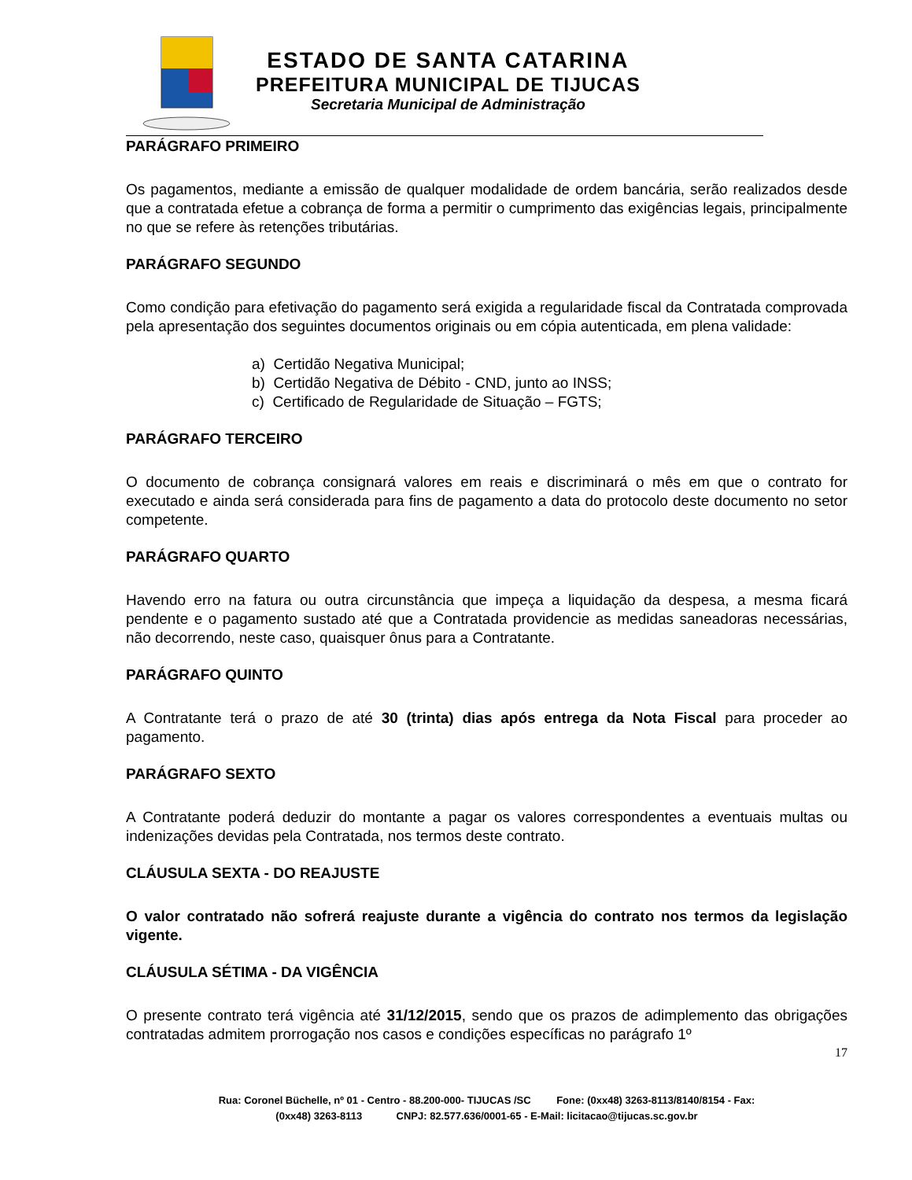ESTADO DE SANTA CATARINA
PREFEITURA MUNICIPAL DE TIJUCAS
Secretaria Municipal de Administração
PARÁGRAFO PRIMEIRO
Os pagamentos, mediante a emissão de qualquer modalidade de ordem bancária, serão realizados desde que a contratada efetue a cobrança de forma a permitir o cumprimento das exigências legais, principalmente no que se refere às retenções tributárias.
PARÁGRAFO SEGUNDO
Como condição para efetivação do pagamento será exigida a regularidade fiscal da Contratada comprovada pela apresentação dos seguintes documentos originais ou em cópia autenticada, em plena validade:
a) Certidão Negativa Municipal;
b) Certidão Negativa de Débito - CND, junto ao INSS;
c) Certificado de Regularidade de Situação – FGTS;
PARÁGRAFO TERCEIRO
O documento de cobrança consignará valores em reais e discriminará o mês em que o contrato for executado e ainda será considerada para fins de pagamento a data do protocolo deste documento no setor competente.
PARÁGRAFO QUARTO
Havendo erro na fatura ou outra circunstância que impeça a liquidação da despesa, a mesma ficará pendente e o pagamento sustado até que a Contratada providencie as medidas saneadoras necessárias, não decorrendo, neste caso, quaisquer ônus para a Contratante.
PARÁGRAFO QUINTO
A Contratante terá o prazo de até 30 (trinta) dias após entrega da Nota Fiscal para proceder ao pagamento.
PARÁGRAFO SEXTO
A Contratante poderá deduzir do montante a pagar os valores correspondentes a eventuais multas ou indenizações devidas pela Contratada, nos termos deste contrato.
CLÁUSULA SEXTA - DO REAJUSTE
O valor contratado não sofrerá reajuste durante a vigência do contrato nos termos da legislação vigente.
CLÁUSULA SÉTIMA - DA VIGÊNCIA
O presente contrato terá vigência até 31/12/2015, sendo que os prazos de adimplemento das obrigações contratadas admitem prorrogação nos casos e condições específicas no parágrafo 1º
17
Rua: Coronel Büchelle, nº 01 - Centro - 88.200-000- TIJUCAS /SC Fone: (0xx48) 3263-8113/8140/8154 - Fax:
(0xx48) 3263-8113 CNPJ: 82.577.636/0001-65 - E-Mail: licitacao@tijucas.sc.gov.br